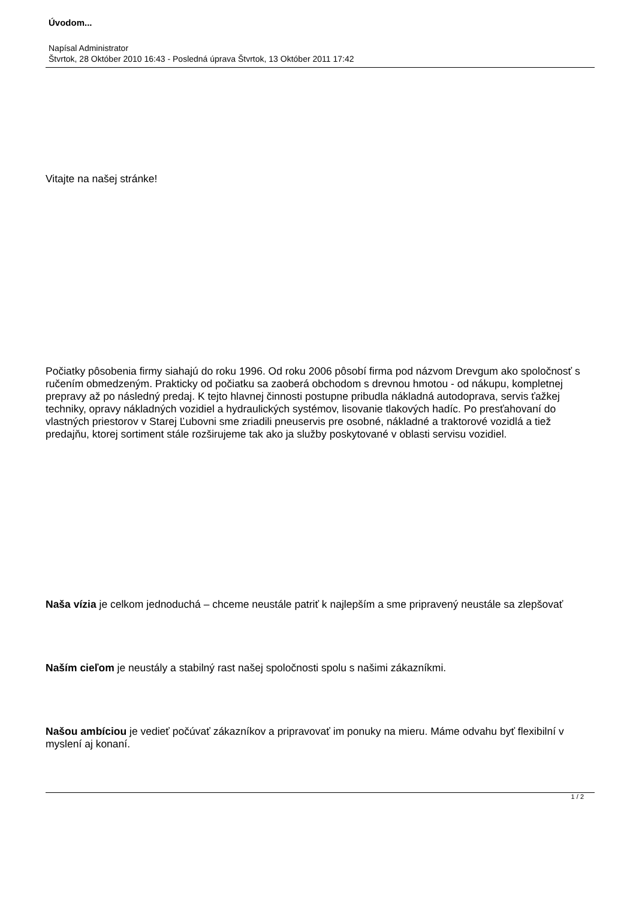Úvodom...
Napísal Administrator
Štvrtok, 28 Október 2010 16:43 - Posledná úprava Štvrtok, 13 Október 2011 17:42
Vitajte na našej stránke!
Počiatky pôsobenia firmy siahajú do roku 1996. Od roku 2006 pôsobí firma pod názvom Drevgum ako spoločnosť s ručením obmedzeným. Prakticky od počiatku sa zaoberá obchodom s drevnou hmotou - od nákupu, kompletnej prepravy až po následný predaj. K tejto hlavnej činnosti postupne pribudla nákladná autodoprava, servis ťažkej techniky, opravy nákladných vozidiel a hydraulických systémov, lisovanie tlakových hadíc. Po presťahovaní do vlastných priestorov v Starej Ľubovni sme zriadili pneuservis pre osobné, nákladné a traktorové vozidlá a tiež predajňu, ktorej sortiment stále rozširujeme tak ako ja služby poskytované v oblasti servisu vozidiel.
Naša vízia je celkom jednoduchá – chceme neustále patriť k najlepším a sme pripravený neustále sa zlepšovať
Naším cieľom je neustály a stabilný rast našej spoločnosti spolu s našimi zákazníkmi.
Našou ambíciou je vedieť počúvať zákazníkov a pripravovať im ponuky na mieru. Máme odvahu byť flexibilní v myslení aj konaní.
1 / 2